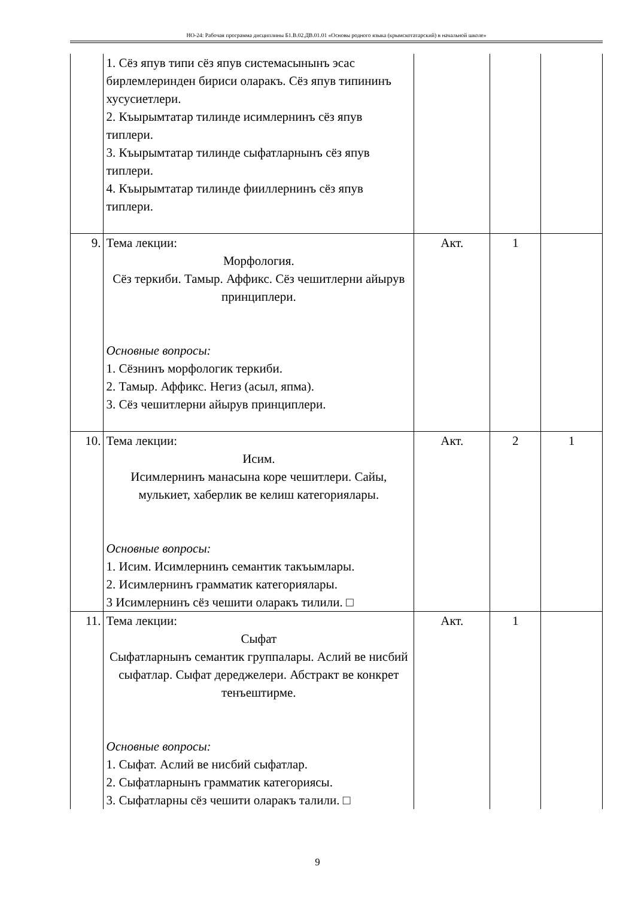НО-24: Рабочая программа дисциплины Б1.В.02.ДВ.01.01 «Основы родного языка (крымскотатарский) в начальной школе»
| | 1. Сёз япув типи сёз япув системасынынъ эсас бирлемлеринден бириси оларакъ. Сёз япув типининъ хусусиетлери. 2. Къырымтатар тилинде исимлернинъ сёз япув типлери. 3. Къырымтатар тилинде сыфатларнынъ сёз япув типлери. 4. Къырымтатар тилинде фииллернинъ сёз япув типлери. | | | |
| 9. | Тема лекции: Морфология. Сёз теркиби. Тамыр. Аффикс. Сёз чешитлерни айырув принциплери. Основные вопросы: 1. Сёзнинъ морфологик теркиби. 2. Тамыр. Аффикс. Негиз (асыл, япма). 3. Сёз чешитлерни айырув принциплери. | Акт. | 1 | |
| 10. | Тема лекции: Исим. Исимлернинъ манасына коре чешитлери. Сайы, мулькиет, хаберлик ве келиш категориялары. Основные вопросы: 1. Исим. Исимлернинъ семантик такъымлары. 2. Исимлернинъ грамматик категориялары. 3 Исимлернинъ сёз чешити оларакъ тилили. □ | Акт. | 2 | 1 |
| 11. | Тема лекции: Сыфат Сыфатларнынъ семантик группалары. Аслий ве нисбий сыфатлар. Сыфат дереджелери. Абстракт ве конкрет тенъештирме. Основные вопросы: 1. Сыфат. Аслий ве нисбий сыфатлар. 2. Сыфатларнынъ грамматик категориясы. 3. Сыфатларны сёз чешити оларакъ талили. □ | Акт. | 1 | |
9